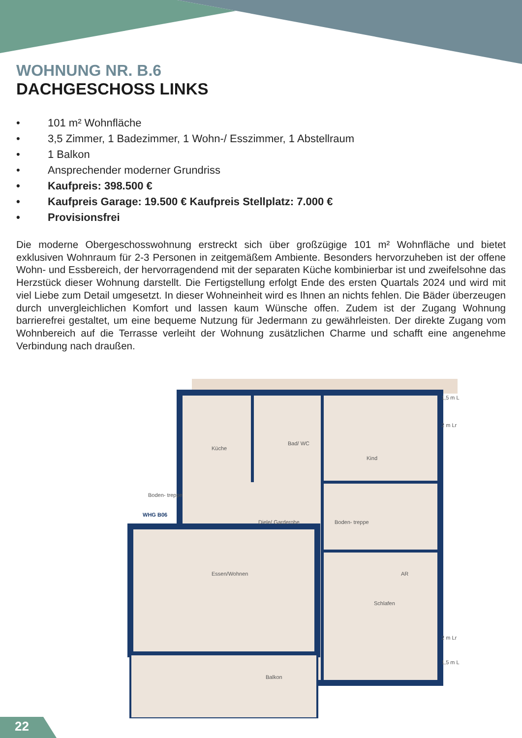WOHNUNG NR. B.6
DACHGESCHOSS LINKS
• 101 m² Wohnfläche
• 3,5 Zimmer, 1 Badezimmer, 1 Wohn-/ Esszimmer, 1 Abstellraum
• 1 Balkon
• Ansprechender moderner Grundriss
• Kaufpreis: 398.500 €
• Kaufpreis Garage: 19.500 € Kaufpreis Stellplatz: 7.000 €
• Provisionsfrei
Die moderne Obergeschosswohnung erstreckt sich über großzügige 101 m² Wohnfläche und bietet exklusiven Wohnraum für 2-3 Personen in zeitgemäßem Ambiente. Besonders hervorzuheben ist der offene Wohn- und Essbereich, der hervorragendend mit der separaten Küche kombinierbar ist und zweifelsohne das Herzstück dieser Wohnung darstellt. Die Fertigstellung erfolgt Ende des ersten Quartals 2024 und wird mit viel Liebe zum Detail umgesetzt. In dieser Wohneinheit wird es Ihnen an nichts fehlen. Die Bäder überzeugen durch unvergleichlichen Komfort und lassen kaum Wünsche offen. Zudem ist der Zugang Wohnung barrierefrei gestaltet, um eine bequeme Nutzung für Jedermann zu gewährleisten. Der direkte Zugang vom Wohnbereich auf die Terrasse verleiht der Wohnung zusätzlichen Charme und schafft eine angenehme Verbindung nach draußen.
Küche
Bad/ WC
Kind
Boden- treppe
Diele/ Garderobe
Boden- treppe
AR
Essen/Wohnen
Schlafen
Balkon
WHG B06
1,5 m L
2 m Lr
2 m Lr
1,5 m L
22